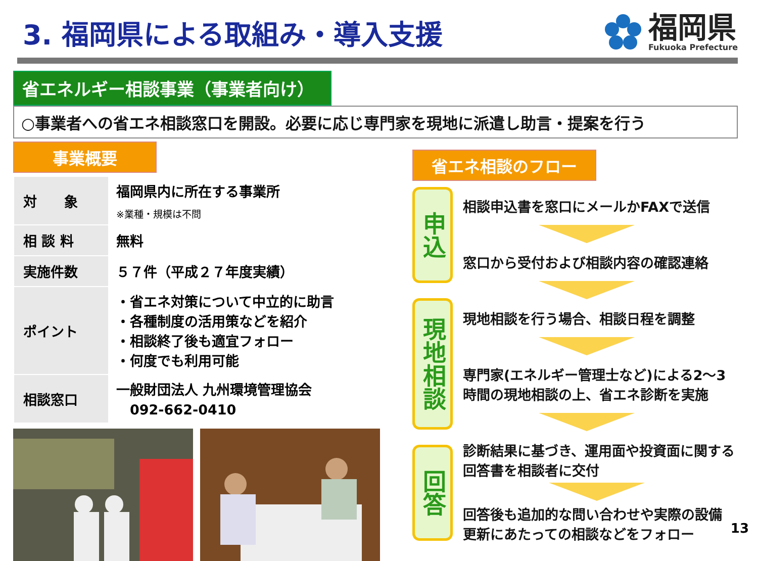3. 福岡県による取組み・導入支援
福岡県
Fukuoka Prefecture
省エネルギー相談事業（事業者向け）
○事業者への省エネ相談窓口を開設。必要に応じ専門家を現地に派遣し助言・提案を行う
事業概要
| 対 象 | 福岡県内に所在する事業所 ※業種・規模は不問 |
| 相 談 料 | 無料 |
| 実施件数 | ５７件（平成２７年度実績） |
| ポイント | ・省エネ対策について中立的に助言 ・各種制度の活用策などを紹介 ・相談終了後も適宜フォロー ・何度でも利用可能 |
| 相談窓口 | 一般財団法人 九州環境管理協会 092-662-0410 |
省エネ相談のフロー
申込
現地相談
回答
相談申込書を窓口にメールかFAXで送信
窓口から受付および相談内容の確認連絡
現地相談を行う場合、相談日程を調整
専門家(エネルギー管理士など)による2～3
時間の現地相談の上、省エネ診断を実施
診断結果に基づき、運用面や投資面に関する
回答書を相談者に交付
回答後も追加的な問い合わせや実際の設備
更新にあたっての相談などをフォロー
13